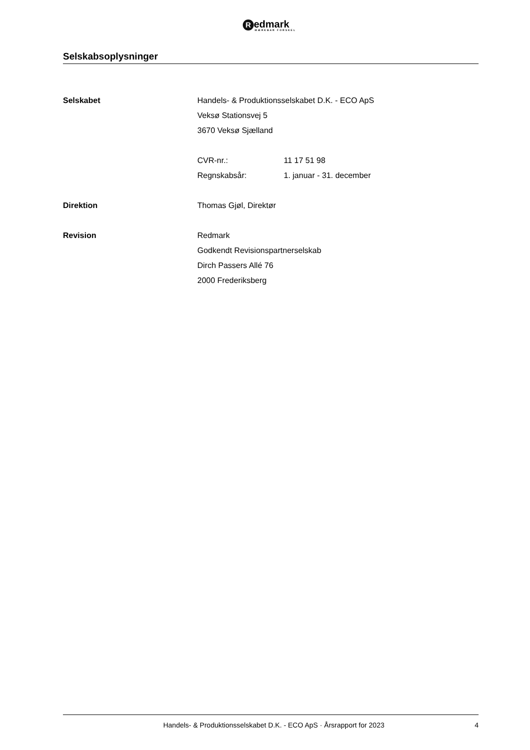Redmark
MÆRKBAR FORSKEL
Selskabsoplysninger
Selskabet Handels- & Produktionsselskabet D.K. - ECO ApS
Veksø Stationsvej 5
3670 Veksø Sjælland
CVR-nr.: 11 17 51 98
Regnskabsår: 1. januar - 31. december
Direktion Thomas Gjøl, Direktør
Revision Redmark
Godkendt Revisionspartnerselskab
Dirch Passers Allé 76
2000 Frederiksberg
Handels- & Produktionsselskabet D.K. - ECO ApS · Årsrapport for 2023 4